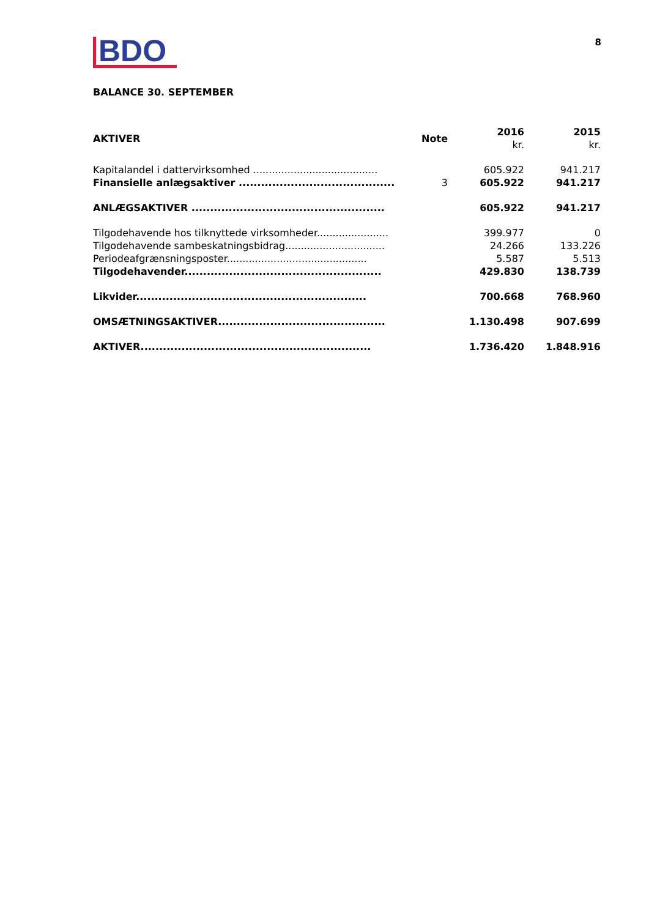BDO
8
BALANCE 30. SEPTEMBER
| AKTIVER | Note | 2016 kr. | 2015 kr. |
| --- | --- | --- | --- |
| Kapitalandel i dattervirksomhed ........................................ | | 605.922 | 941.217 |
| Finansielle anlægsaktiver .......................................... | 3 | 605.922 | 941.217 |
| ANLÆGSAKTIVER .................................................... | | 605.922 | 941.217 |
| Tilgodehavende hos tilknyttede virksomheder....................... | | 399.977 | 0 |
| Tilgodehavende sambeskatningsbidrag................................ | | 24.266 | 133.226 |
| Periodeafgrænsningsposter............................................. | | 5.587 | 5.513 |
| Tilgodehavender..................................................... | | 429.830 | 138.739 |
| Likvider.............................................................. | | 700.668 | 768.960 |
| OMSÆTNINGSAKTIVER............................................. | | 1.130.498 | 907.699 |
| AKTIVER.............................................................. | | 1.736.420 | 1.848.916 |